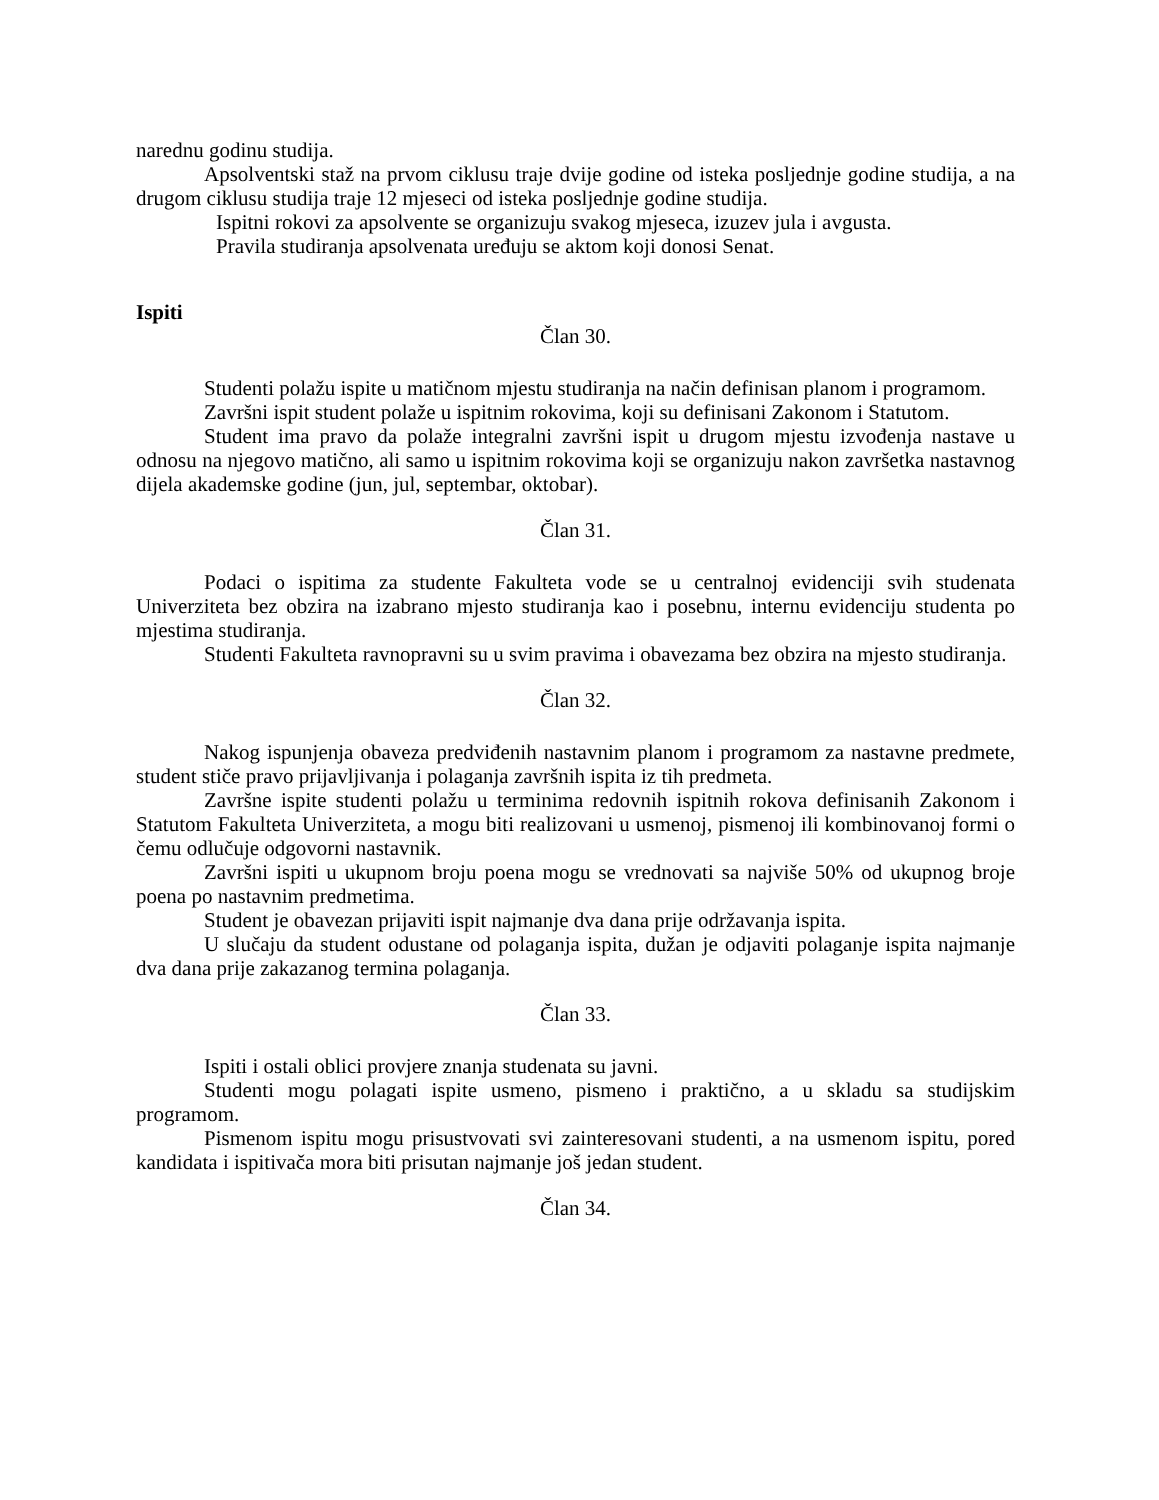narednu godinu studija.
Apsolventski staž na prvom ciklusu traje dvije godine od isteka posljednje godine studija, a na drugom ciklusu studija traje 12 mjeseci od isteka posljednje godine studija.
Ispitni rokovi za apsolvente se organizuju svakog mjeseca, izuzev jula i avgusta.
Pravila studiranja apsolvenata uređuju se aktom koji donosi Senat.
Ispiti
Član 30.
Studenti polažu ispite u matičnom mjestu studiranja na način definisan planom i programom.
Završni ispit student polaže u ispitnim rokovima, koji su definisani Zakonom i Statutom.
Student ima pravo da polaže integralni završni ispit u drugom mjestu izvođenja nastave u odnosu na njegovo matično, ali samo u ispitnim rokovima koji se organizuju nakon završetka nastavnog dijela akademske godine (jun, jul, septembar, oktobar).
Član 31.
Podaci o ispitima za studente Fakulteta vode se u centralnoj evidenciji svih studenata Univerziteta bez obzira na izabrano mjesto studiranja kao i posebnu, internu evidenciju studenta po mjestima studiranja.
Studenti Fakulteta ravnopravni su u svim pravima i obavezama bez obzira na mjesto studiranja.
Član 32.
Nakog ispunjenja obaveza predviđenih nastavnim planom i programom za nastavne predmete, student stiče pravo prijavljivanja i polaganja završnih ispita iz tih predmeta.
Završne ispite studenti polažu u terminima redovnih ispitnih rokova definisanih Zakonom i Statutom Fakulteta Univerziteta, a mogu biti realizovani u usmenoj, pismenoj ili kombinovanoj formi o čemu odlučuje odgovorni nastavnik.
Završni ispiti u ukupnom broju poena mogu se vrednovati sa najviše 50% od ukupnog broje poena po nastavnim predmetima.
Student je obavezan prijaviti ispit najmanje dva dana prije održavanja ispita.
U slučaju da student odustane od polaganja ispita, dužan je odjaviti polaganje ispita najmanje dva dana prije zakazanog termina polaganja.
Član 33.
Ispiti i ostali oblici provjere znanja studenata su javni.
Studenti mogu polagati ispite usmeno, pismeno i praktično, a u skladu sa studijskim programom.
Pismenom ispitu mogu prisustvovati svi zainteresovani studenti, a na usmenom ispitu, pored kandidata i ispitivača mora biti prisutan najmanje još jedan student.
Član 34.